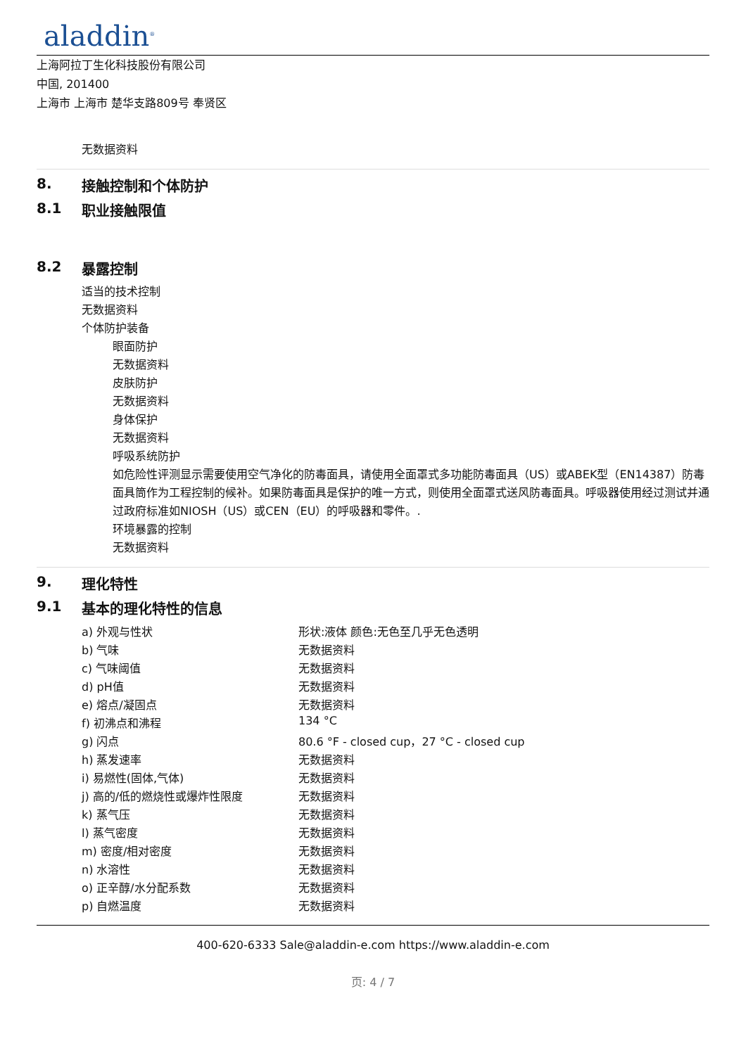aladdin<sup>®</sup>
上海阿拉丁生化科技股份有限公司
中国, 201400
上海市 上海市 楚华支路809号 奉贤区
无数据资料
8. 接触控制和个体防护
8.1 职业接触限值
8.2 暴露控制
适当的技术控制
无数据资料
个体防护装备
眼面防护
无数据资料
皮肤防护
无数据资料
身体保护
无数据资料
呼吸系统防护
如危险性评测显示需要使用空气净化的防毒面具，请使用全面罩式多功能防毒面具（US）或ABEK型（EN14387）防毒面具筒作为工程控制的候补。如果防毒面具是保护的唯一方式，则使用全面罩式送风防毒面具。呼吸器使用经过测试并通过政府标准如NIOSH（US）或CEN（EU）的呼吸器和零件。.
环境暴露的控制
无数据资料
9. 理化特性
9.1 基本的理化特性的信息
| a) 外观与性状 | 形状:液体 颜色:无色至几乎无色透明 |
| b) 气味 | 无数据资料 |
| c) 气味阈值 | 无数据资料 |
| d) pH值 | 无数据资料 |
| e) 熔点/凝固点 | 无数据资料 |
| f) 初沸点和沸程 | 134 °C |
| g) 闪点 | 80.6 °F - closed cup，27 °C - closed cup |
| h) 蒸发速率 | 无数据资料 |
| i) 易燃性(固体,气体) | 无数据资料 |
| j) 高的/低的燃烧性或爆炸性限度 | 无数据资料 |
| k) 蒸气压 | 无数据资料 |
| l) 蒸气密度 | 无数据资料 |
| m) 密度/相对密度 | 无数据资料 |
| n) 水溶性 | 无数据资料 |
| o) 正辛醇/水分配系数 | 无数据资料 |
| p) 自燃温度 | 无数据资料 |
400-620-6333 Sale@aladdin-e.com https://www.aladdin-e.com
页: 4 / 7